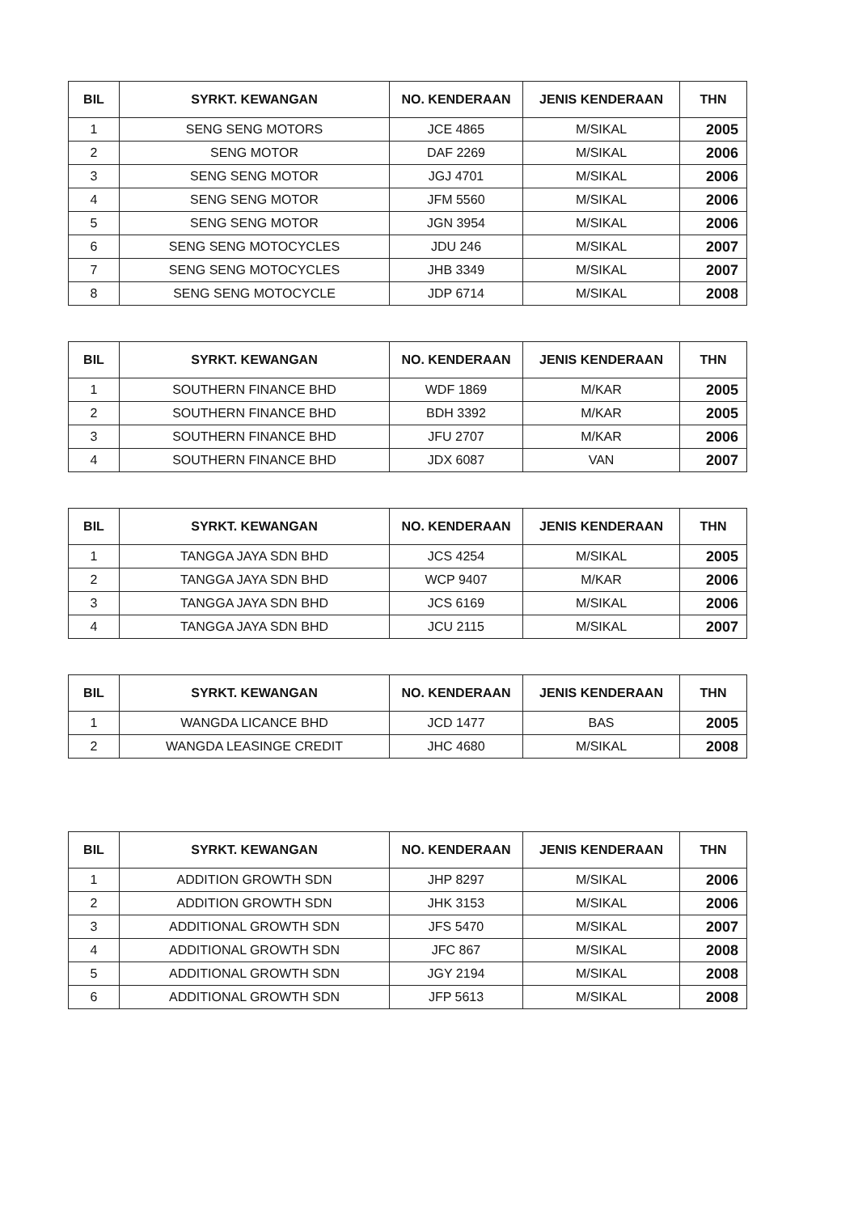| BIL | SYRKT. KEWANGAN | NO. KENDERAAN | JENIS KENDERAAN | THN |
| --- | --- | --- | --- | --- |
| 1 | SENG SENG MOTORS | JCE 4865 | M/SIKAL | 2005 |
| 2 | SENG MOTOR | DAF 2269 | M/SIKAL | 2006 |
| 3 | SENG SENG MOTOR | JGJ 4701 | M/SIKAL | 2006 |
| 4 | SENG SENG MOTOR | JFM 5560 | M/SIKAL | 2006 |
| 5 | SENG SENG MOTOR | JGN 3954 | M/SIKAL | 2006 |
| 6 | SENG SENG MOTOCYCLES | JDU 246 | M/SIKAL | 2007 |
| 7 | SENG SENG MOTOCYCLES | JHB 3349 | M/SIKAL | 2007 |
| 8 | SENG SENG MOTOCYCLE | JDP 6714 | M/SIKAL | 2008 |
| BIL | SYRKT. KEWANGAN | NO. KENDERAAN | JENIS KENDERAAN | THN |
| --- | --- | --- | --- | --- |
| 1 | SOUTHERN FINANCE BHD | WDF 1869 | M/KAR | 2005 |
| 2 | SOUTHERN FINANCE BHD | BDH 3392 | M/KAR | 2005 |
| 3 | SOUTHERN FINANCE BHD | JFU 2707 | M/KAR | 2006 |
| 4 | SOUTHERN FINANCE BHD | JDX 6087 | VAN | 2007 |
| BIL | SYRKT. KEWANGAN | NO. KENDERAAN | JENIS KENDERAAN | THN |
| --- | --- | --- | --- | --- |
| 1 | TANGGA JAYA SDN BHD | JCS 4254 | M/SIKAL | 2005 |
| 2 | TANGGA JAYA SDN BHD | WCP 9407 | M/KAR | 2006 |
| 3 | TANGGA JAYA SDN BHD | JCS 6169 | M/SIKAL | 2006 |
| 4 | TANGGA JAYA SDN BHD | JCU 2115 | M/SIKAL | 2007 |
| BIL | SYRKT. KEWANGAN | NO. KENDERAAN | JENIS KENDERAAN | THN |
| --- | --- | --- | --- | --- |
| 1 | WANGDA LICANCE BHD | JCD 1477 | BAS | 2005 |
| 2 | WANGDA LEASINGE CREDIT | JHC 4680 | M/SIKAL | 2008 |
| BIL | SYRKT. KEWANGAN | NO. KENDERAAN | JENIS KENDERAAN | THN |
| --- | --- | --- | --- | --- |
| 1 | ADDITION GROWTH SDN | JHP 8297 | M/SIKAL | 2006 |
| 2 | ADDITION GROWTH SDN | JHK 3153 | M/SIKAL | 2006 |
| 3 | ADDITIONAL GROWTH SDN | JFS 5470 | M/SIKAL | 2007 |
| 4 | ADDITIONAL GROWTH SDN | JFC 867 | M/SIKAL | 2008 |
| 5 | ADDITIONAL GROWTH SDN | JGY 2194 | M/SIKAL | 2008 |
| 6 | ADDITIONAL GROWTH SDN | JFP 5613 | M/SIKAL | 2008 |